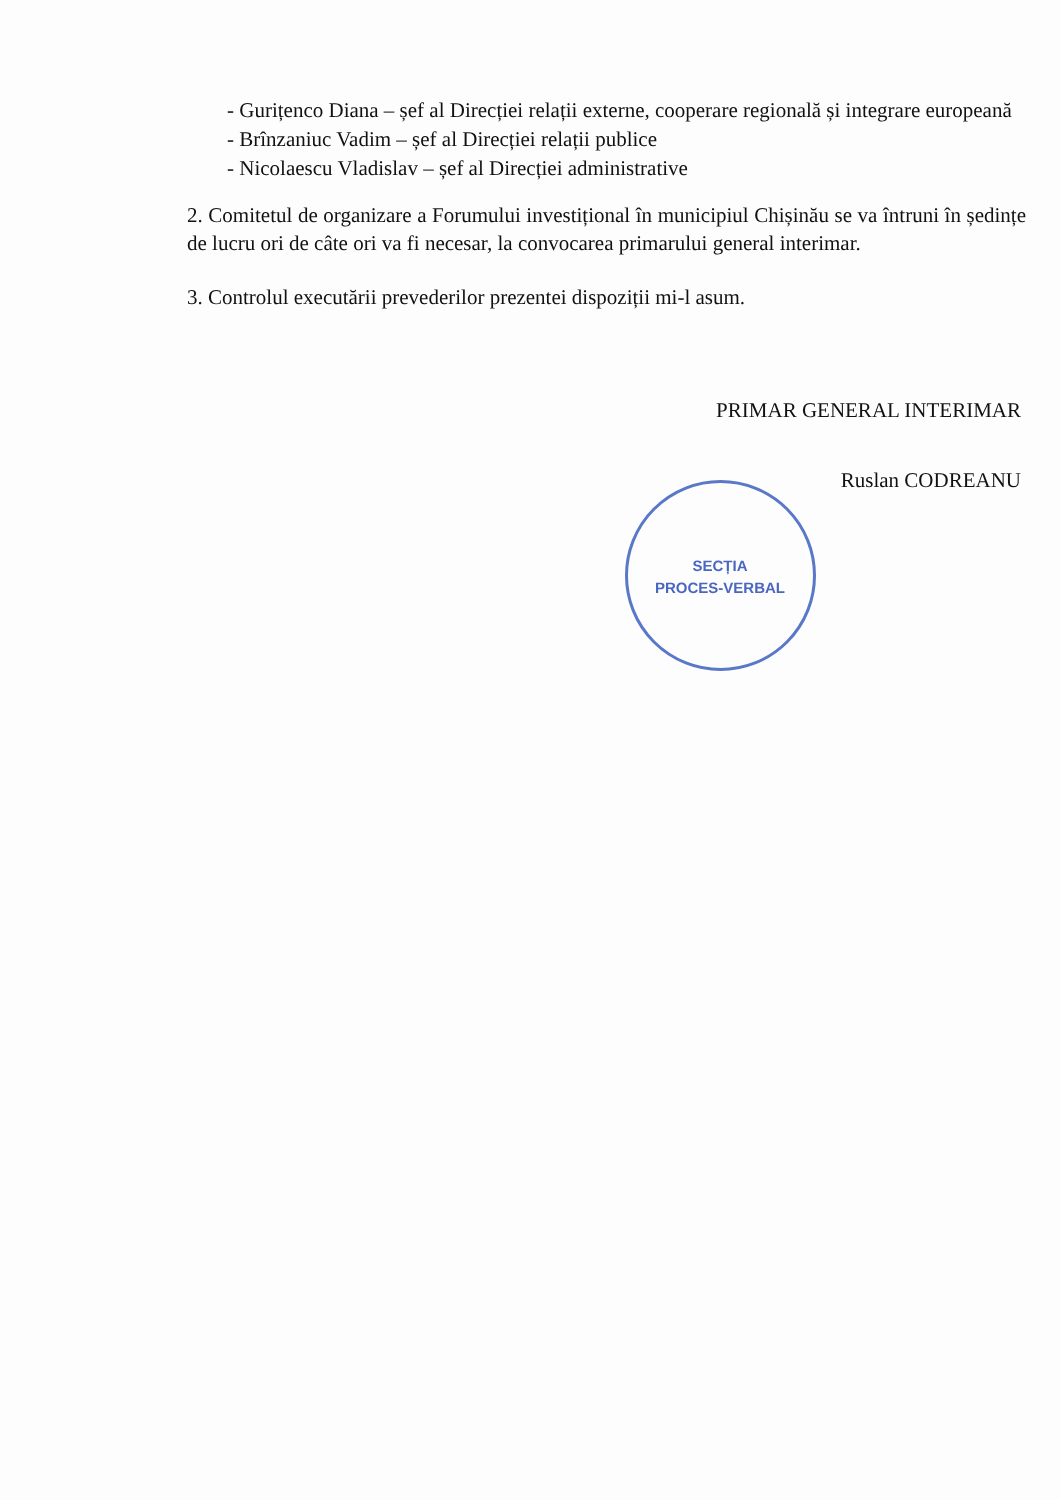- Gurițenco Diana – șef al Direcției relații externe, cooperare regională și integrare europeană
- Brînzaniuc Vadim – șef al Direcției relații publice
- Nicolaescu Vladislav – șef al Direcției administrative
2. Comitetul de organizare a Forumului investițional în municipiul Chișinău se va întruni în ședințe de lucru ori de câte ori va fi necesar, la convocarea primarului general interimar.
3. Controlul executării prevederilor prezentei dispoziții mi-l asum.
PRIMAR GENERAL INTERIMAR
Ruslan CODREANU
SECȚIA
PROCES-VERBAL